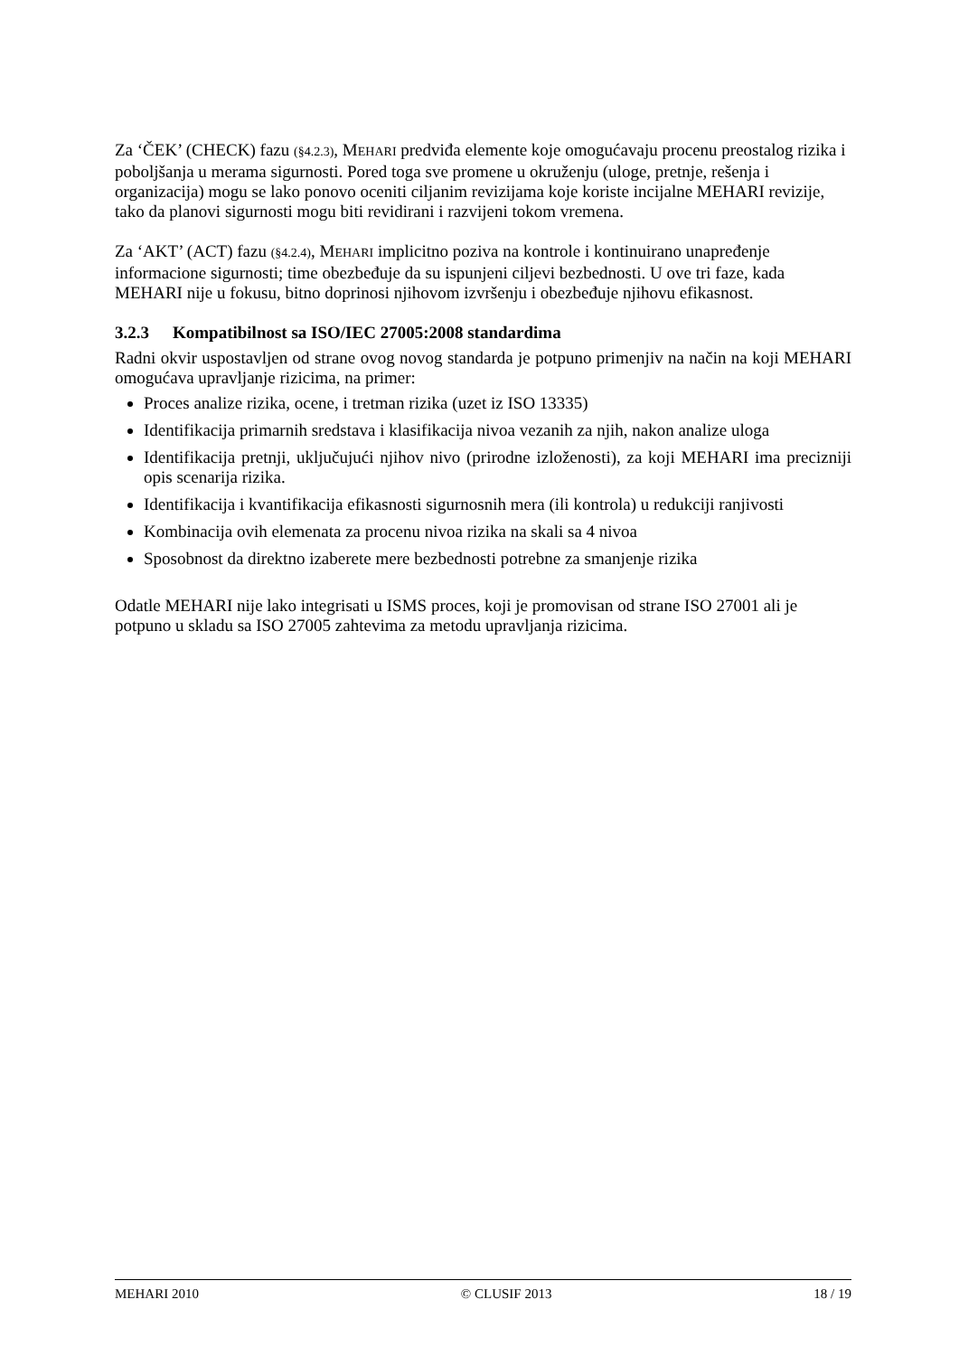Za ‘ČEK’ (CHECK) fazu (§4.2.3), MEHARI predviđa elemente koje omogućavaju procenu preostalog rizika i poboljšanja u merama sigurnosti. Pored toga sve promene u okruženju (uloge, pretnje, rešenja i organizacija) mogu se lako ponovo oceniti ciljanim revizijama koje koriste incijalne MEHARI revizije, tako da planovi sigurnosti mogu biti revidirani i razvijeni tokom vremena.
Za ‘AKT’ (ACT) fazu (§4.2.4), MEHARI implicitno poziva na kontrole i kontinuirano unapređenje informacione sigurnosti; time obezbeđuje da su ispunjeni ciljevi bezbednosti. U ove tri faze, kada MEHARI nije u fokusu, bitno doprinosi njihovom izvršenju i obezbeđuje njihovu efikasnost.
3.2.3 Kompatibilnost sa ISO/IEC 27005:2008 standardima
Radni okvir uspostavljen od strane ovog novog standarda je potpuno primenjiv na način na koji MEHARI omogućava upravljanje rizicima, na primer:
Proces analize rizika, ocene, i tretman rizika (uzet iz ISO 13335)
Identifikacija primarnih sredstava i klasifikacija nivoa vezanih za njih, nakon analize uloga
Identifikacija pretnji, uključujući njihov nivo (prirodne izloženosti), za koji MEHARI ima precizniji opis scenarija rizika.
Identifikacija i kvantifikacija efikasnosti sigurnosnih mera (ili kontrola) u redukciji ranjivosti
Kombinacija ovih elemenata za procenu nivoa rizika na skali sa 4 nivoa
Sposobnost da direktno izaberete mere bezbednosti potrebne za smanjenje rizika
Odatle MEHARI nije lako integrisati u ISMS proces, koji je promovisan od strane ISO 27001 ali je potpuno u skladu sa ISO 27005 zahtevima za metodu upravljanja rizicima.
MEHARI 2010 © CLUSIF 2013 18 / 19